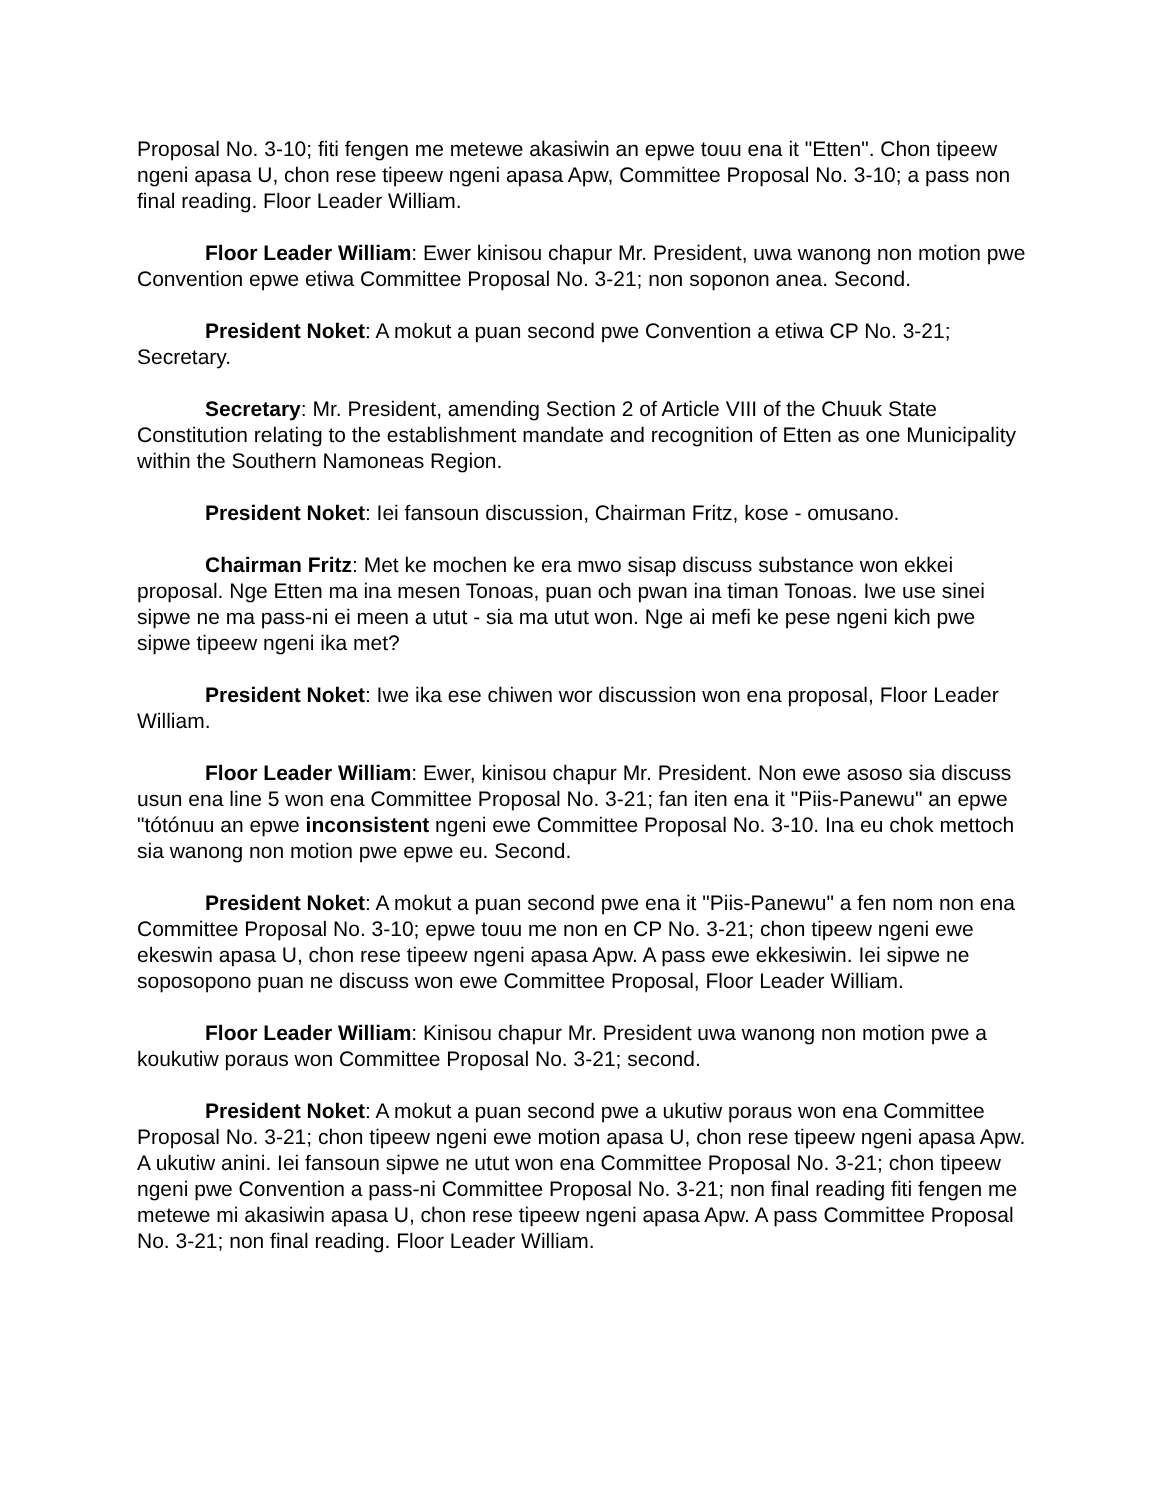Proposal No. 3-10; fiti fengen me metewe akasiwin an epwe touu ena it "Etten". Chon tipeew ngeni apasa U, chon rese tipeew ngeni apasa Apw, Committee Proposal No. 3-10; a pass non final reading. Floor Leader William.
Floor Leader William: Ewer kinisou chapur Mr. President, uwa wanong non motion pwe Convention epwe etiwa Committee Proposal No. 3-21; non soponon anea. Second.
President Noket: A mokut a puan second pwe Convention a etiwa CP No. 3-21; Secretary.
Secretary: Mr. President, amending Section 2 of Article VIII of the Chuuk State Constitution relating to the establishment mandate and recognition of Etten as one Municipality within the Southern Namoneas Region.
President Noket: Iei fansoun discussion, Chairman Fritz, kose - omusano.
Chairman Fritz: Met ke mochen ke era mwo sisap discuss substance won ekkei proposal. Nge Etten ma ina mesen Tonoas, puan och pwan ina timan Tonoas. Iwe use sinei sipwe ne ma pass-ni ei meen a utut - sia ma utut won. Nge ai mefi ke pese ngeni kich pwe sipwe tipeew ngeni ika met?
President Noket: Iwe ika ese chiwen wor discussion won ena proposal, Floor Leader William.
Floor Leader William: Ewer, kinisou chapur Mr. President. Non ewe asoso sia discuss usun ena line 5 won ena Committee Proposal No. 3-21; fan iten ena it "Piis-Panewu" an epwe "tótónuu an epwe inconsistent ngeni ewe Committee Proposal No. 3-10. Ina eu chok mettoch sia wanong non motion pwe epwe eu. Second.
President Noket: A mokut a puan second pwe ena it "Piis-Panewu" a fen nom non ena Committee Proposal No. 3-10; epwe touu me non en CP No. 3-21; chon tipeew ngeni ewe ekeswin apasa U, chon rese tipeew ngeni apasa Apw. A pass ewe ekkesiwin. Iei sipwe ne soposopono puan ne discuss won ewe Committee Proposal, Floor Leader William.
Floor Leader William: Kinisou chapur Mr. President uwa wanong non motion pwe a koukutiw poraus won Committee Proposal No. 3-21; second.
President Noket: A mokut a puan second pwe a ukutiw poraus won ena Committee Proposal No. 3-21; chon tipeew ngeni ewe motion apasa U, chon rese tipeew ngeni apasa Apw. A ukutiw anini. Iei fansoun sipwe ne utut won ena Committee Proposal No. 3-21; chon tipeew ngeni pwe Convention a pass-ni Committee Proposal No. 3-21; non final reading fiti fengen me metewe mi akasiwin apasa U, chon rese tipeew ngeni apasa Apw. A pass Committee Proposal No. 3-21; non final reading. Floor Leader William.